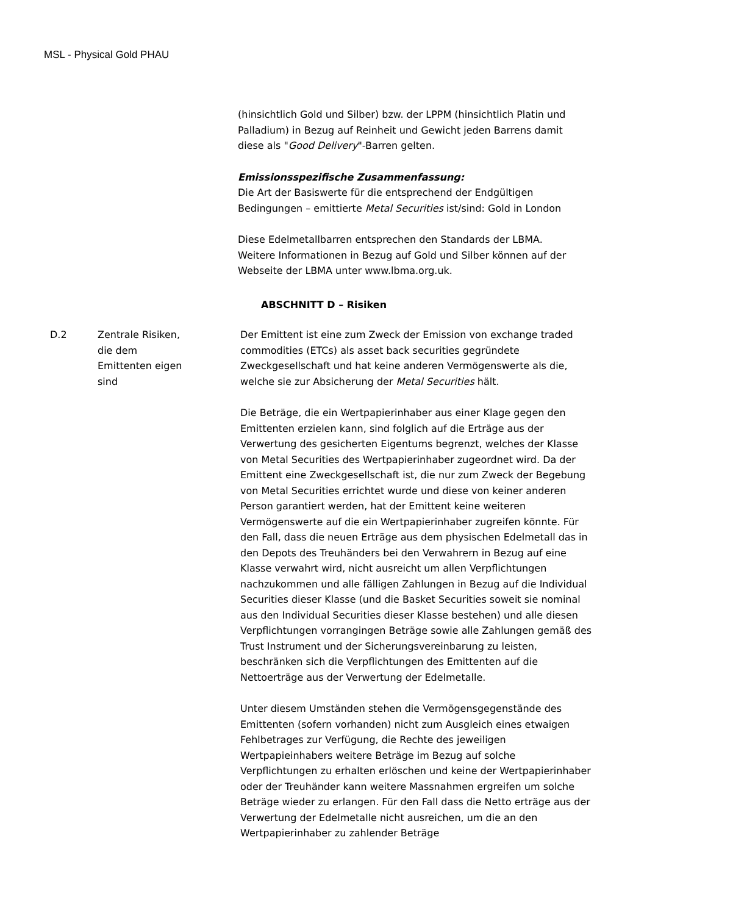MSL - Physical Gold PHAU
(hinsichtlich Gold und Silber) bzw. der LPPM (hinsichtlich Platin und Palladium) in Bezug auf Reinheit und Gewicht jeden Barrens damit diese als "Good Delivery"-Barren gelten.
Emissionsspezifische Zusammenfassung:
Die Art der Basiswerte für die entsprechend der Endgültigen Bedingungen – emittierte Metal Securities ist/sind: Gold in London
Diese Edelmetallbarren entsprechen den Standards der LBMA. Weitere Informationen in Bezug auf Gold und Silber können auf der Webseite der LBMA unter www.lbma.org.uk.
ABSCHNITT D – Risiken
D.2 Zentrale Risiken,
die dem
Emittenten eigen
sind
Der Emittent ist eine zum Zweck der Emission von exchange traded commodities (ETCs) als asset back securities gegründete Zweckgesellschaft und hat keine anderen Vermögenswerte als die, welche sie zur Absicherung der Metal Securities hält.
Die Beträge, die ein Wertpapierinhaber aus einer Klage gegen den Emittenten erzielen kann, sind folglich auf die Erträge aus der Verwertung des gesicherten Eigentums begrenzt, welches der Klasse von Metal Securities des Wertpapierinhaber zugeordnet wird. Da der Emittent eine Zweckgesellschaft ist, die nur zum Zweck der Begebung von Metal Securities errichtet wurde und diese von keiner anderen Person garantiert werden, hat der Emittent keine weiteren Vermögenswerte auf die ein Wertpapierinhaber zugreifen könnte. Für den Fall, dass die neuen Erträge aus dem physischen Edelmetall das in den Depots des Treuhänders bei den Verwahrern in Bezug auf eine Klasse verwahrt wird, nicht ausreicht um allen Verpflichtungen nachzukommen und alle fälligen Zahlungen in Bezug auf die Individual Securities dieser Klasse (und die Basket Securities soweit sie nominal aus den Individual Securities dieser Klasse bestehen) und alle diesen Verpflichtungen vorrangingen Beträge sowie alle Zahlungen gemäß des Trust Instrument und der Sicherungsvereinbarung zu leisten, beschränken sich die Verpflichtungen des Emittenten auf die Nettoerträge aus der Verwertung der Edelmetalle.
Unter diesem Umständen stehen die Vermögensgegenstände des Emittenten (sofern vorhanden) nicht zum Ausgleich eines etwaigen Fehlbetrages zur Verfügung, die Rechte des jeweiligen Wertpapieinhabers weitere Beträge im Bezug auf solche Verpflichtungen zu erhalten erlöschen und keine der Wertpapierinhaber oder der Treuhänder kann weitere Massnahmen ergreifen um solche Beträge wieder zu erlangen. Für den Fall dass die Netto erträge aus der Verwertung der Edelmetalle nicht ausreichen, um die an den Wertpapierinhaber zu zahlender Beträge